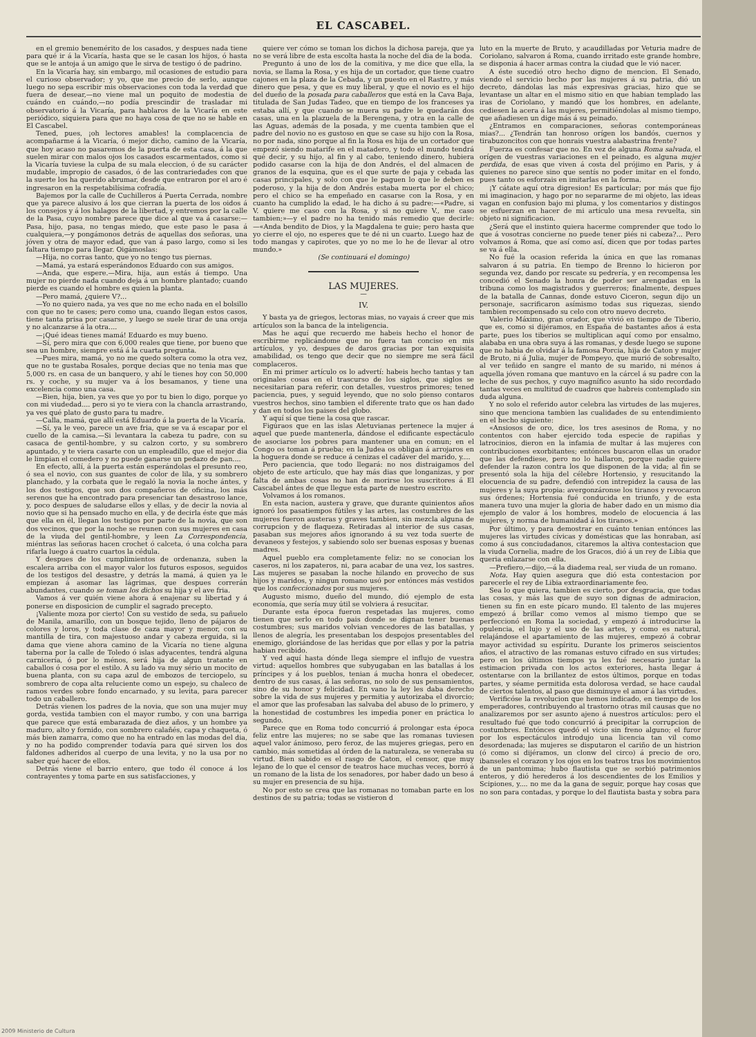EL CASCABEL.
en el gremio benemérito de los casados, y despues nada tiene para qué ir á la Vicaría, hasta que se le casan los hijos, ó hasta que se le antoja á un amigo que le sirva de testigo ó de padrino.
En la Vicaría hay, sin embargo, mil ocasiones de estudio para el curioso observador; y yo, que me precio de serlo, aunque luego no sepa escribir mis observaciones con toda la verdad que fuera de desear,—no viene mal un poquito de modestia de cuándo en cuándo,—no podía prescindir de trasladar mi observatorio á la Vicaría, para hablaros de la Vicaría en este periódico, siquiera para que no haya cosa de que no se hable en El Cascabel.
Tened, pues, ¡oh lectores amables! la complacencia de acompañarme á la Vicaría, ó mejor dicho, camino de la Vicaría, que hoy acaso no pasaremos de la puerta de esta casa, á la que suelen mirar con malos ojos los casados escarmentados, como si la Vicaría tuviese la culpa de su mala eleccion, ó de su carácter mudable, impropio de casados, ó de las contrariedades con que la suerte los ha querido abrumar, desde que entraron por el aro é ingresaron en la respetabilísima cofradía.
Bajemos por la calle de Cuchilleros á Puerta Cerrada, nombre que ya parece alusivo á los que cierran la puerta de los oidos á los consejos y á los halagos de la libertad, y entremos por la calle de la Pasa, cuyo nombre parece que dice al que va á casarse:—Pasa, hijo, pasa, no tengas miedo, que este paso le pasa á cualquiera,—y pongámonos detrás de aquellas dos señoras, una jóven y otra de mayor edad, que van á paso largo, como si les faltara tiempo para llegar. Oigámoslas:
—Hija, no corras tanto, que yo no tengo tus piernas.
—Mamá, ya estará esperándonos Eduardo con sus amigos.
—Anda, que espere.—Mira, hija, aun estás á tiempo. Una mujer no pierde nada cuando deja á un hombre plantado; cuando pierde es cuando el hombre es quien la planta.
—Pero mamá, ¿quiere V?...
—Yo no quiero nada, ya ves que no me echo nada en el bolsillo con que no te cases; pero como una, cuando llegan estos casos, tiene tanta prisa por casarse, y luego se suele tirar de una oreja y no alcanzarse á la otra....
—¡Qué ideas tienes mamá! Eduardo es muy bueno.
—Sí, pero mira que con 6,000 reales que tiene, por bueno que sea un hombre, siempre está á la cuarta pregunta.
—Pues mira, mamá, yo no me quedo soltera como la otra vez, que no te gustaba Rosales, porque decias que no tenia mas que 5,000 rs. en casa de un banquero, y ahí le tienes hoy con 50,000 rs. y coche, y su mujer va á los besamanos, y tiene una excelencia como una casa.
—Bien, hija, bien, ya ves que yo por tu bien lo digo, porque yo con mi viudedad.... pero si yo te viera con la chancla arrastrando, ya ves qué plato de gusto para tu madre.
—Calla, mamá, que allí está Eduardo á la puerta de la Vicaría.
—Sí, ya le veo, parece un ave fria, que se va á escapar por el cuello de la camisa.—Si levantara la cabeza tu padre, con su casaca de gentil-hombre, y su calzon corto, y su sombrero apuntado, y te viera casarte con un empleadillo, que el mejor dia le limpian el comedero y no puede ganarse un pedazo de pan....
En efecto, allí, á la puerta están esperándolas el presunto reo, ó sea el novio, con sus guantes de color de lila, y su sombrero planchado, y la corbata que le regaló la novia la noche ántes, y los dos testigos, que son dos compañeros de oficina, los más serenos que ha encontrado para presenciar tan desastroso lance, y, poco despues de saludarse ellos y ellas, y de decir la novia al novio que si ha pensado mucho en ella, y de decirla éste que más que ella en él, llegan los testigos por parte de la novia, que son dos vecinos, que por la noche se reunen con sus mujeres en casa de la viuda del gentil-hombre, y leen La Correspondencia, miéntras las señoras hacen crochet ó calceta, ó una colcha para rifarla luego á cuatro cuartos la cédula.
Y despues de los cumplimientos de ordenanza, suben la escalera arriba con el mayor valor los futuros esposos, seguidos de los testigos del desastre, y detrás la mamá, á quien ya le empiezan á asomar las lágrimas, que despues correrán abundantes, cuando se toman los dichos su hija y el ave fria.
Vamos á ver quién viene ahora á enajenar su libertad y á ponerse en disposicion de cumplir el sagrado precepto.
¡Valiente moza por cierto! Con su vestido de seda, su pañuelo de Manila, amarillo, con un bosque tejido, lleno de pájaros de colores y loros, y toda clase de caza mayor y menor, con su mantilla de tira, con majestuoso andar y cabeza erguida, si la dama que viene ahora camino de la Vicaría no tiene alguna taberna por la calle de Toledo ó islas adyacentes, tendrá alguna carnicería, ó por lo ménos, será hija de algun tratante en caballos ó cosa por el estilo. A su lado va muy sério un mocito de buena planta, con su capa azul de embozos de terciopelo, su sombrero de copa alta reluciente como un espejo, su chaleco de ramos verdes sobre fondo encarnado, y su levita, para parecer todo un caballero.
Detrás vienen los padres de la novia, que son una mujer muy gorda, vestida tambien con el mayor rumbo, y con una barriga que parece que está embarazada de diez años, y un hombre ya maduro, alto y fornido, con sombrero calañés, capa y chaqueta, ó más bien zamarra, como que no ha entrado en las modas del dia, y no ha podido comprender todavía para qué sirven los dos faldones adheridos al cuerpo de una levita, y no la usa por no saber qué hacer de ellos.
Detrás viene el barrio entero, que todo él conoce á los contrayentes y toma parte en sus satisfacciones, y
quiere ver cómo se toman los dichos la dichosa pareja, que ya no se verá libre de esta escolta hasta la noche del dia de la boda.
Pregunto á uno de los de la comitiva, y me dice que ella, la novia, se llama la Rosa, y es hija de un cortador, que tiene cuatro cajones en la plaza de la Cebada, y un puesto en el Rastro, y más dinero que pesa, y que es muy liberal, y que el novio es el hijo del dueño de la posada para caballeros que está en la Cava Baja, titulada de San Judas Tadeo, que en tiempo de los franceses ya estaba allí, y que cuando se muera su padre le quedarán dos casas, una en la plazuela de la Berengena, y otra en la calle de las Aguas, además de la posada, y me cuenta tambien que el padre del novio no es gustoso en que se case su hijo con la Rosa, no por nada, sino porque al fin la Rosa es hija de un cortador que empezó siendo matarife en el matadero, y todo el mundo tendrá qué decir, y su hijo, al fin y al cabo, teniendo dinero, hubiera podido casarse con la hija de don Andrés, el del almacen de granos de la esquina, que es el que surte de paja y cebada las casas principales, y solo con que le paguen lo que le deben es poderoso, y la hija de don Andrés estaba muerta por el chico; pero el chico se ha empeñado en casarse con la Rosa, y en cuanto ha cumplido la edad, le ha dicho á su padre:—«Padre, si V. quiere me caso con la Rosa, y si no quiere V., me caso tambien;»—y el padre no ha tenido más remedio que decirle:—«Anda bendito de Dios, y la Magdalena te guie; pero hasta que yo cierre el ojo, no esperes que te dé ni un cuarto. Luego haz de todo mangas y capirotes, que yo no me lo he de llevar al otro mundo.»
(Se continuará el domingo)
LAS MUJERES.
—
IV.
Y basta ya de griegos, lectoras mias, no vayais á creer que mis artículos son la banca de la inteligencia.
Mas he aquí que recuerdo me habeis hecho el honor de escribirme replicándome que no fuera tan conciso en mis artículos, y yo, despues de daros gracias por tan exquisita amabilidad, os tengo que decir que no siempre me será fácil complaceros.
En mi primer artículo os lo advertí: habeis hecho tantas y tan originales cosas en el trascurso de los siglos, que siglos se necesitarian para referir, con detalles, vuestros primores; tened paciencia, pues, y seguid leyendo, que no solo pienso contaros vuestros hechos, sino tambien el diferente trato que os han dado y dan en todos los paises del globo.
Y aquí sí que tiene la cosa que rascar.
Figúraos que en las islas Aletuvianas pertenece la mujer á aquel que puede mantenerla, dándose el edificante espectáculo de asociarse los pobres para mantener una en comun; en el Congo os toman á prueba; en la Judea os obligan á arrojaros en la hoguera donde se reduce á cenizas el cadáver del marido, y....
Pero paciencia, que todo llegará: no nos distraigamos del objeto de este artículo, que hay más dias que longanizas, y por falta de ambas cosas no han de morirse los suscritores á El Cascabel ántes de que llegue esta parte de nuestro escrito.
Volvamos á los romanos.
En esta nacion, austera y grave, que durante quinientos años ignoró los pasatiempos fútiles y las artes, las costumbres de las mujeres fueron austeras y graves tambien, sin mezcla alguna de corrupcion y de flaqueza. Retiradas al interior de sus casas, pasaban sus mejores años ignorando á su vez toda suerte de devaneos y festejos, y sabiendo solo ser buenas esposas y buenas madres.
Aquel pueblo era completamente feliz: no se conocian los caseros, ni los zapateros, ni, para acabar de una vez, los sastres. Las mujeres se pasaban la noche hilando en provecho de sus hijos y maridos, y ningun romano usó por entónces más vestidos que los confeccionados por sus mujeres.
Augusto mismo, dueño del mundo, dió ejemplo de esta economía, que sería muy útil se volviera á resucitar.
Durante esta época fueron respetadas las mujeres, como tienen que serlo en todo pais donde se dignan tener buenas costumbres; sus maridos volvian vencedores de las batallas, y llenos de alegría, les presentaban los despojos presentables del enemigo, gloriándose de las heridas que por ellas y por la patria habian recibido.
Y ved aquí hasta dónde llega siempre el influjo de vuestra virtud: aquellos hombres que subyugaban en las batallas á los príncipes y á los pueblos, tenian á mucha honra el obedecer, dentro de sus casas, á las señoras, no solo de sus pensamientos, sino de su honor y felicidad. En vano la ley les daba derecho sobre la vida de sus mujeres y permitia y autorizaba el divorcio; el amor que las profesaban las salvaba del abuso de lo primero, y la honestidad de costumbres les impedia poner en práctica lo segundo.
Parece que en Roma todo concurrió á prolongar esta época feliz entre las mujeres; no se sabe que las romanas tuviesen aquel valor ánimoso, pero feroz, de las mujeres griegas, pero en cambio, más sometidas al órden de la naturaleza, se veneraba su virtud. Bien sabido es el rasgo de Caton, el censor, que muy lejano de lo que el censor de teatros hace muchas veces, borró á un romano de la lista de los senadores, por haber dado un beso á su mujer en presencia de su hija.
No por esto se crea que las romanas no tomaban parte en los destinos de su patria; todas se vistieron d
luto en la muerte de Bruto, y acaudilladas por Veturia madre de Coriolano, salvaron á Roma, cuando irritado este grande hombre, se disponia á hacer armas contra la ciudad que le vió nacer.
A éste sucedió otro hecho digno de mencion. El Senado, viendo el servicio hecho por las mujeres á su patria, dió un decreto, dándolas las más expresivas gracias, hizo que se levantase un altar en el mismo sitio en que habian templado las iras de Coriolano, y mandó que los hombres, en adelante, cediesen la acera á las mujeres, permitiéndolas al mismo tiempo, que añadiesen un dige más á su peinado.
¿Entramos en comparaciones, señoras contemporáneas mias?... ¿Tendrán tan honroso orígen los bandós, cuernos y tirabuzoncitos con que honrais vuestra alabastrina frente?
Fuerza es confesar que no. En vez de alguna Roma salvada, el orígen de vuestras variaciones en el peinado, es alguna mujer perdida, de esas que viven á costa del prójimo en Paris, y á quienes no parece sino que sentís no poder imitar en el fondo, pues tanto os esforzais en imitarlas en la forma.
¡Y cátate aquí otra digresion! Es particular; por más que fijo mi imaginacion, y hago por no separarme de mi objeto, las ideas vagan en confusion bajo mi pluma, y los comentarios y distingos se esfuerzan en hacer de mi artículo una mesa revuelta, sin objeto ni significacion.
¿Será que el instinto quiera hacerme comprender que todo lo que á vosotras concierne no puede tener piés ni cabeza?... Pero volvamos á Roma, que así como así, dicen que por todas partes se va á ella.
No fué la ocasion referida la única en que las romanas salvaron á su patria. En tiempo de Brenno lo hicieron por segunda vez, dando por rescate su pedrería, y en recompensa les concedió el Senado la honra de poder ser arengadas en la tribuna como los magistrados y guerreros; finalmente, despues de la batalla de Cannas, donde estuvo Ciceron, segun dijo un personaje, sacrificaron asímismo todas sus riquezas, siendo tambien recompensado su celo con otro nuevo decreto.
Valerio Máximo, gran orador, que vivió en tiempo de Tiberio, que es, como si dijéramos, en España de bastantes años á esta parte, pues los tiberios se multiplican aquí como por ensalmo, alababa en una obra suya á las romanas, y desde luego se supone que no habia de olvidar á la famosa Porcia, hija de Caton y mujer de Bruto, ni á Julia, mujer de Pompeyo, que murió de sobresalto, al ver teñido en sangre el manto de su marido, ni ménos á aquella jóven romana que mantuvo en la cárcel á su padre con la leche de sus pechos, y cuyo magnífico asunto ha sido recordado tantas veces en multitud de cuadros que habreis contemplado sin duda alguna.
Y no solo el referido autor celebra las virtudes de las mujeres, sino que menciona tambien las cualidades de su entendimiento en el hecho siguiente:
«Ansiosos de oro, dice, los tres asesinos de Roma, y no contentos con haber ejercido toda especie de rapiñas y latrocinios, dieron en la infamia de multar á las mujeres con contribuciones exorbitantes; entónces buscaron ellas un orador que las defendiese, pero no lo hallaron, porque nadie quiere defender la razon contra los que disponen de la vida; al fin se presentó sola la hija del célebre Hortensio, y resucitando la elocuencia de su padre, defendió con intrepidez la causa de las mujeres y la suya propia: avergonzáronse los tiranos y revocaron sus órdenes; Hortensia fué conducida en triunfo, y de esta manera tuvo una mujer la gloria de haber dado en un mismo dia ejemplo de valor á los hombres, modelo de elocuencia á las mujeres, y norma de humanidad á los tiranos.»
Por último, y para demostrar en cuánto tenian entónces las mujeres las virtudes cívicas y domésticas que las honraban, así como á sus conciudadanos, citaremos la altiva contestacion que la viuda Cornelia, madre de los Gracos, dió á un rey de Libia que queria enlazarse con ella.
—Prefiero,—dijo,—á la diadema real, ser viuda de un romano.
Nota. Hay quien asegura que dió esta contestacion por parecerle el rey de Libia extraordinariamente feo.
Sea lo que quiera, tambien es cierto, por desgracia, que todas las cosas, y más las que de suyo son dignas de admiracion, tienen su fin en este pícaro mundo. El talento de las mujeres empezó á brillar como vemos al mismo tiempo que se perfeccionó en Roma la sociedad, y empezó á introducirse la opulencia, el lujo y el uso de las artes, y como es natural, relajándose el apartamiento de las mujeres, empezó á cobrar mayor actividad su espíritu. Durante los primeros seiscientos años, el atractivo de las romanas estuvo cifrado en sus virtudes; pero en los últimos tiempos ya les fué necesario juntar la estimacion privada con los actos exteriores, hasta llegar á ostentarse con la brillantez de estos últimos, porque en todas partes, y séame permitida esta dolorosa verdad, se hace caudal de ciertos talentos, al paso que disminuye el amor á las virtudes.
Verificóse la revolucion que hemos indicado, en tiempo de los emperadores, contribuyendo al trastorno otras mil causas que no analizaremos por ser asunto ajeno á nuestros artículos: pero el resultado fué que todo concurrió á precipitar la corrupcion de costumbres. Entónces quedó el vicio sin freno alguno; el furor por los espectáculos introdujo una licencia tan vil como desordenada; las mujeres se disputaron el cariño de un histrion (ó como si dijéramos, un clonw del circo) á precio de oro, ibanseles el corazon y los ojos en los teatros tras los movimientos de un pantomima; hubo flautista que se sorbió patrimonios enteros, y dió herederos á los descendientes de los Emilios y Scipiones, y.... no me da la gana de seguir, porque hay cosas que no son para contadas, y porque lo del flautista basta y sobra para
2009 Ministerio de Cultura